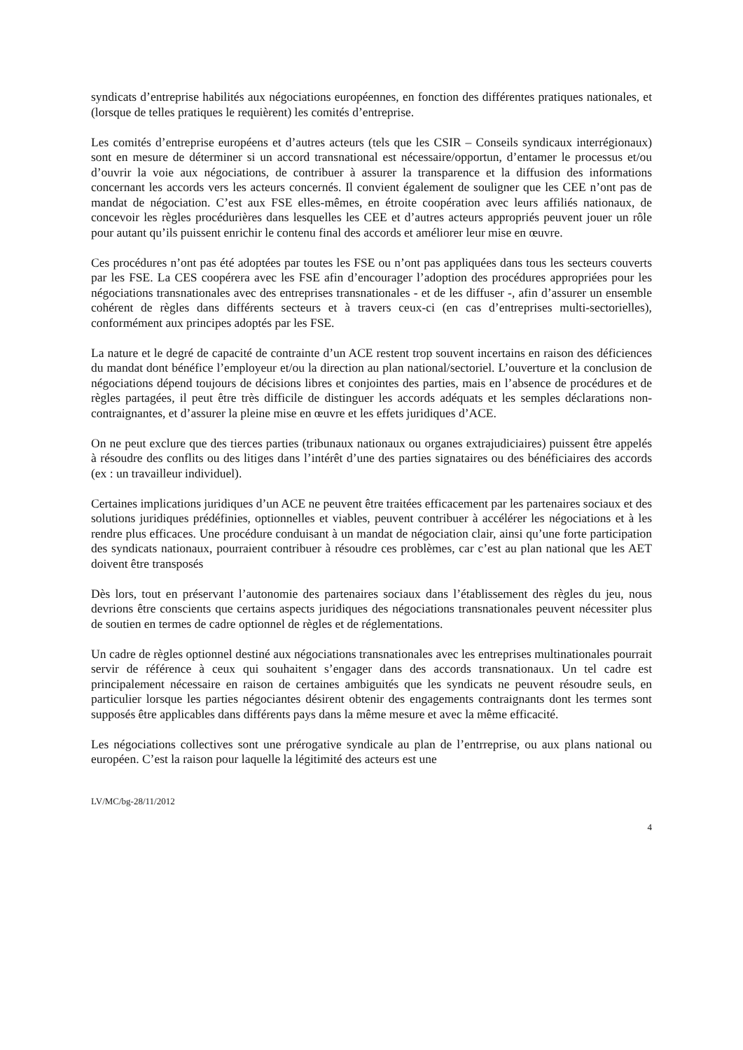syndicats d’entreprise habilités aux négociations européennes, en fonction des différentes pratiques nationales, et (lorsque de telles pratiques le requièrent) les comités d’entreprise.
Les comités d’entreprise européens et d’autres acteurs (tels que les CSIR – Conseils syndicaux interrégionaux) sont en mesure de déterminer si un accord transnational est nécessaire/opportun, d’entamer le processus et/ou d’ouvrir la voie aux négociations, de contribuer à assurer la transparence et la diffusion des informations concernant les accords vers les acteurs concernés. Il convient également de souligner que les CEE n’ont pas de mandat de négociation. C’est aux FSE elles-mêmes, en étroite coopération avec leurs affiliés nationaux, de concevoir les règles procédurières dans lesquelles les CEE et d’autres acteurs appropriés peuvent jouer un rôle pour autant qu’ils puissent enrichir le contenu final des accords et améliorer leur mise en œuvre.
Ces procédures n’ont pas été adoptées par toutes les FSE ou n’ont pas appliquées dans tous les secteurs couverts par les FSE. La CES coopérera avec les FSE afin d’encourager l’adoption des procédures appropriées pour les négociations transnationales avec des entreprises transnationales - et de les diffuser -, afin d’assurer un ensemble cohérent de règles dans différents secteurs et à travers ceux-ci (en cas d’entreprises multi-sectorielles), conformément aux principes adoptés par les FSE.
La nature et le degré de capacité de contrainte d’un ACE restent trop souvent incertains en raison des déficiences du mandat dont bénéfice l’employeur et/ou la direction au plan national/sectoriel. L’ouverture et la conclusion de négociations dépend toujours de décisions libres et conjointes des parties, mais en l’absence de procédures et de règles partagées, il peut être très difficile de distinguer les accords adéquats et les semples déclarations non-contraignantes, et d’assurer la pleine mise en œuvre et les effets juridiques d’ACE.
On ne peut exclure que des tierces parties (tribunaux nationaux ou organes extrajudiciaires) puissent être appelés à résoudre des conflits ou des litiges dans l’intérêt d’une des parties signataires ou des bénéficiaires des accords (ex : un travailleur individuel).
Certaines implications juridiques d’un ACE ne peuvent être traitées efficacement par les partenaires sociaux et des solutions juridiques prédéfinies, optionnelles et viables, peuvent contribuer à accélérer les négociations et à les rendre plus efficaces. Une procédure conduisant à un mandat de négociation clair, ainsi qu’une forte participation des syndicats nationaux, pourraient contribuer à résoudre ces problèmes, car c’est au plan national que les AET doivent être transposés
Dès lors, tout en préservant l’autonomie des partenaires sociaux dans l’établissement des règles du jeu, nous devrions être conscients que certains aspects juridiques des négociations transnationales peuvent nécessiter plus de soutien en termes de cadre optionnel de règles et de réglementations.
Un cadre de règles optionnel destiné aux négociations transnationales avec les entreprises multinationales pourrait servir de référence à ceux qui souhaitent s’engager dans des accords transnationaux. Un tel cadre est principalement nécessaire en raison de certaines ambiguités que les syndicats ne peuvent résoudre seuls, en particulier lorsque les parties négociantes désirent obtenir des engagements contraignants dont les termes sont supposés être applicables dans différents pays dans la même mesure et avec la même efficacité.
Les négociations collectives sont une prérogative syndicale au plan de l’entrreprise, ou aux plans national ou européen. C’est la raison pour laquelle la légitimité des acteurs est une
LV/MC/bg-28/11/2012
4